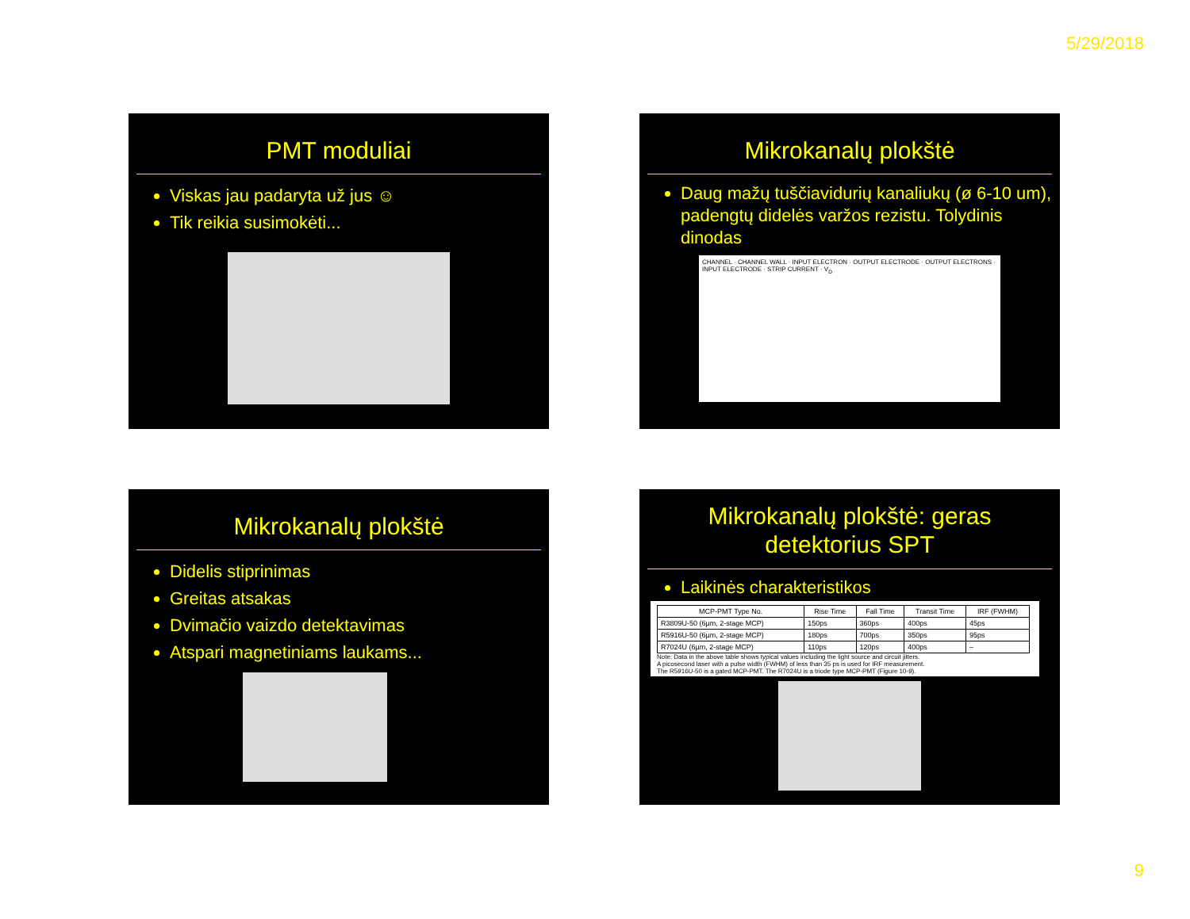5/29/2018
PMT moduliai
Viskas jau padaryta už jus ☺
Tik reikia susimokėti...
Mikrokanalų plokštė
Daug mažų tuščiavidurių kanaliukų (ø 6-10 um), padengtų didelės varžos rezistu. Tolydinis dinodas
CHANNEL · CHANNEL WALL · INPUT ELECTRON · OUTPUT ELECTRODE · OUTPUT ELECTRONS · INPUT ELECTRODE · STRIP CURRENT · V<sub>D</sub>
Mikrokanalų plokštė
Didelis stiprinimas
Greitas atsakas
Dvimačio vaizdo detektavimas
Atspari magnetiniams laukams...
Mikrokanalų plokštė: geras detektorius SPT
Laikinės charakteristikos
| MCP-PMT Type No. | Rise Time | Fall Time | Transit Time | IRF (FWHM) |
| --- | --- | --- | --- | --- |
| R3809U-50 (6µm, 2-stage MCP) | 150ps | 360ps | 400ps | 45ps |
| R5916U-50 (6µm, 2-stage MCP) | 180ps | 700ps | 350ps | 95ps |
| R7024U (6µm, 2-stage MCP) | 110ps | 120ps | 400ps | – |
Note: Data in the above table shows typical values including the light source and circuit jitters.
A picosecond laser with a pulse width (FWHM) of less than 35 ps is used for IRF measurement.
The R5916U-50 is a gated MCP-PMT. The R7024U is a triode type MCP-PMT (Figure 10-9).
9